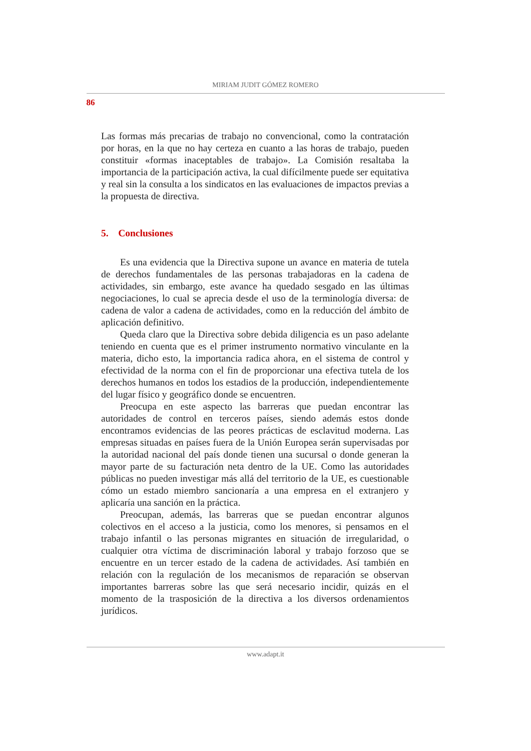MIRIAM JUDIT GÓMEZ ROMERO
86
Las formas más precarias de trabajo no convencional, como la contratación por horas, en la que no hay certeza en cuanto a las horas de trabajo, pueden constituir «formas inaceptables de trabajo». La Comisión resaltaba la importancia de la participación activa, la cual difícilmente puede ser equitativa y real sin la consulta a los sindicatos en las evaluaciones de impactos previas a la propuesta de directiva.
5. Conclusiones
Es una evidencia que la Directiva supone un avance en materia de tutela de derechos fundamentales de las personas trabajadoras en la cadena de actividades, sin embargo, este avance ha quedado sesgado en las últimas negociaciones, lo cual se aprecia desde el uso de la terminología diversa: de cadena de valor a cadena de actividades, como en la reducción del ámbito de aplicación definitivo.
Queda claro que la Directiva sobre debida diligencia es un paso adelante teniendo en cuenta que es el primer instrumento normativo vinculante en la materia, dicho esto, la importancia radica ahora, en el sistema de control y efectividad de la norma con el fin de proporcionar una efectiva tutela de los derechos humanos en todos los estadios de la producción, independientemente del lugar físico y geográfico donde se encuentren.
Preocupa en este aspecto las barreras que puedan encontrar las autoridades de control en terceros países, siendo además estos donde encontramos evidencias de las peores prácticas de esclavitud moderna. Las empresas situadas en países fuera de la Unión Europea serán supervisadas por la autoridad nacional del país donde tienen una sucursal o donde generan la mayor parte de su facturación neta dentro de la UE. Como las autoridades públicas no pueden investigar más allá del territorio de la UE, es cuestionable cómo un estado miembro sancionaría a una empresa en el extranjero y aplicaría una sanción en la práctica.
Preocupan, además, las barreras que se puedan encontrar algunos colectivos en el acceso a la justicia, como los menores, si pensamos en el trabajo infantil o las personas migrantes en situación de irregularidad, o cualquier otra víctima de discriminación laboral y trabajo forzoso que se encuentre en un tercer estado de la cadena de actividades. Así también en relación con la regulación de los mecanismos de reparación se observan importantes barreras sobre las que será necesario incidir, quizás en el momento de la trasposición de la directiva a los diversos ordenamientos jurídicos.
www.adapt.it